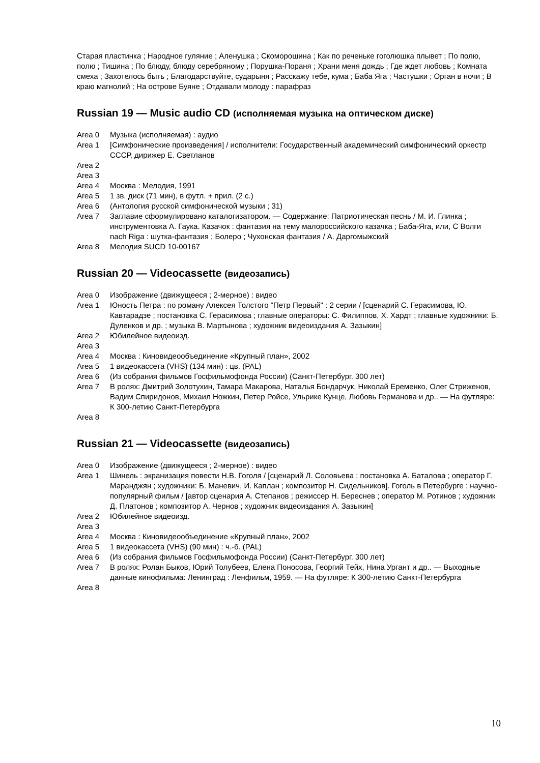Старая пластинка ; Народное гуляние ; Аленушка ; Скоморошина ; Как по реченьке гоголюшка плывет ; По полю, полю ; Тишина ; По блюду, блюду серебряному ; Порушка-Пораня ; Храни меня дождь ; Где ждет любовь ; Комната смеха ; Захотелось быть ; Благодарствуйте, сударыня ; Расскажу тебе, кума ; Баба Яга ; Частушки ; Орган в ночи ; В краю магнолий ; На острове Буяне ; Отдавали молоду : парафраз
Russian 19 — Music audio CD (исполняемая музыка на оптическом диске)
Area 0 Музыка (исполняемая) : аудио
Area 1 [Симфонические произведения] / исполнители: Государственный академический симфонический оркестр СССР, дирижер Е. Светланов
Area 2
Area 3
Area 4 Москва : Мелодия, 1991
Area 5 1 зв. диск (71 мин), в футл. + прил. (2 с.)
Area 6 (Антология русской симфонической музыки ; 31)
Area 7 Заглавие сформулировано каталогизатором. — Содержание: Патриотическая песнь / М. И. Глинка ; инструментовка А. Гаука. Казачок : фантазия на тему малороссийского казачка ; Баба-Яга, или, С Волги nach Riga : шутка-фантазия ; Болеро ; Чухонская фантазия / А. Даргомыжский
Area 8 Мелодия SUCD 10-00167
Russian 20 — Videocassette (видеозапись)
Area 0 Изображение (движущееся ; 2-мерное) : видео
Area 1 Юность Петра : по роману Алексея Толстого "Петр Первый" : 2 серии / [сценарий С. Герасимова, Ю. Кавтарадзе ; постановка С. Герасимова ; главные операторы: С. Филиппов, Х. Хардт ; главные художники: Б. Дуленков и др. ; музыка В. Мартынова ; художник видеоиздания А. Зазыкин]
Area 2 Юбилейное видеоизд.
Area 3
Area 4 Москва : Киновидеообъединение «Крупный план», 2002
Area 5 1 видеокассета (VHS) (134 мин) : цв. (PAL)
Area 6 (Из собрания фильмов Госфильмофонда России) (Санкт-Петербург. 300 лет)
Area 7 В ролях: Дмитрий Золотухин, Тамара Макарова, Наталья Бондарчук, Николай Еременко, Олег Стриженов, Вадим Спиридонов, Михаил Ножкин, Петер Ройсе, Ульрике Кунце, Любовь Германова и др.. — На футляре: К 300-летию Санкт-Петербурга
Area 8
Russian 21 — Videocassette (видеозапись)
Area 0 Изображение (движущееся ; 2-мерное) : видео
Area 1 Шинель : экранизация повести Н.В. Гоголя / [сценарий Л. Соловьева ; постановка А. Баталова ; оператор Г. Маранджян ; художники: Б. Маневич, И. Каплан ; композитор Н. Сидельников]. Гоголь в Петербурге : научно-популярный фильм / [автор сценария А. Степанов ; режиссер Н. Береснев ; оператор М. Ротинов ; художник Д. Платонов ; композитор А. Чернов ; художник видеоиздания А. Зазыкин]
Area 2 Юбилейное видеоизд.
Area 3
Area 4 Москва : Киновидеообъединение «Крупный план», 2002
Area 5 1 видеокассета (VHS) (90 мин) : ч.-б. (PAL)
Area 6 (Из собрания фильмов Госфильмофонда России) (Санкт-Петербург. 300 лет)
Area 7 В ролях: Ролан Быков, Юрий Толубеев, Елена Поносова, Георгий Тейх, Нина Ургант и др.. — Выходные данные кинофильма: Ленинград : Ленфильм, 1959. — На футляре: К 300-летию Санкт-Петербурга
Area 8
10